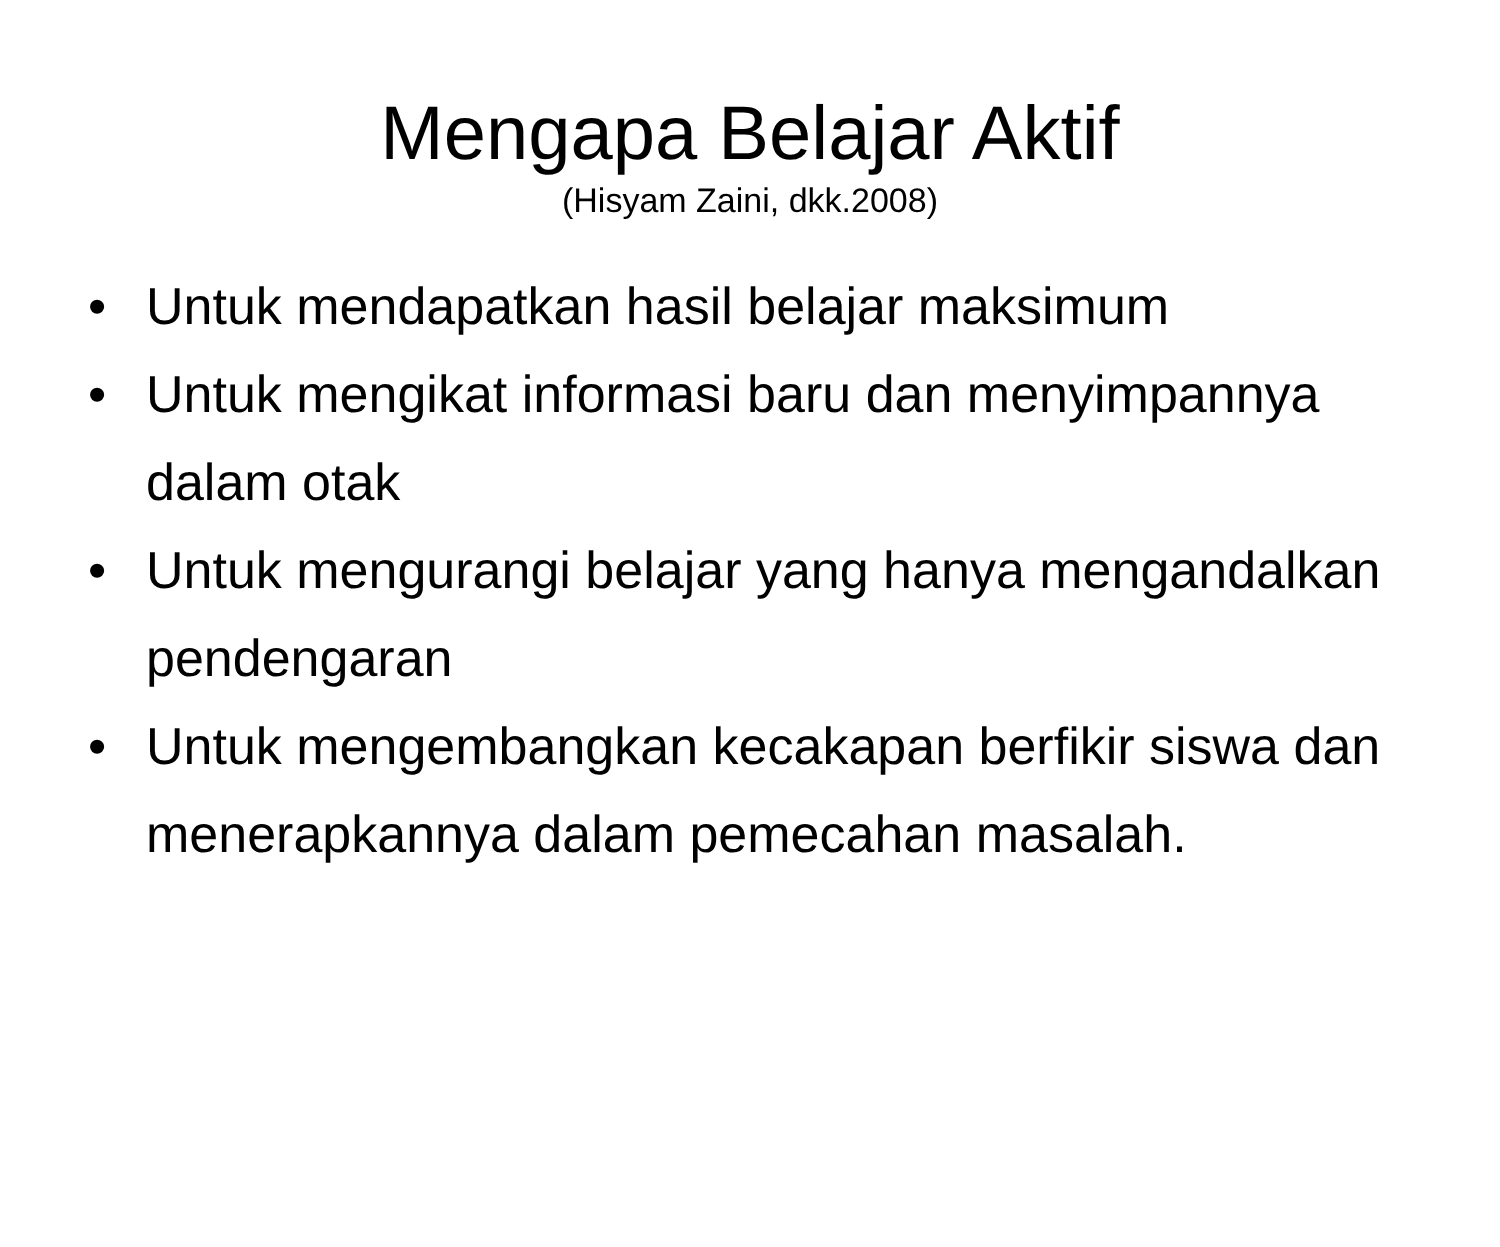Mengapa Belajar Aktif
(Hisyam Zaini, dkk.2008)
• Untuk mendapatkan hasil belajar maksimum
• Untuk mengikat informasi baru dan menyimpannya dalam otak
• Untuk mengurangi belajar yang hanya mengandalkan pendengaran
• Untuk mengembangkan kecakapan berfikir siswa dan menerapkannya dalam pemecahan masalah.